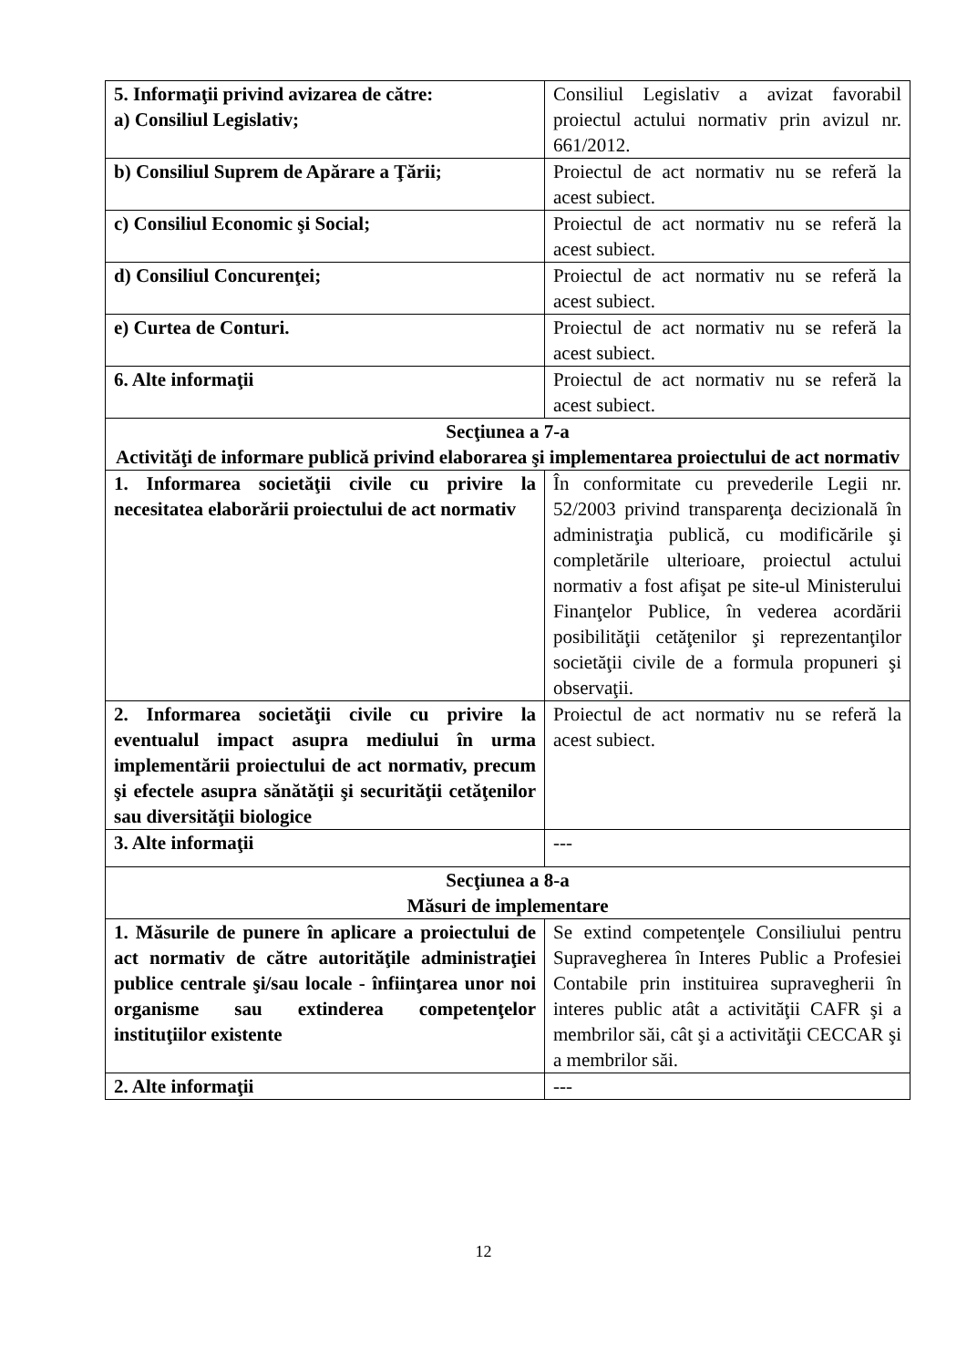| 5. Informaţii privind avizarea de către: a) Consiliul Legislativ; | Consiliul Legislativ a avizat favorabil proiectul actului normativ prin avizul nr. 661/2012. |
| b) Consiliul Suprem de Apărare a Ţării; | Proiectul de act normativ nu se referă la acest subiect. |
| c) Consiliul Economic şi Social; | Proiectul de act normativ nu se referă la acest subiect. |
| d) Consiliul Concurenţei; | Proiectul de act normativ nu se referă la acest subiect. |
| e) Curtea de Conturi. | Proiectul de act normativ nu se referă la acest subiect. |
| 6. Alte informaţii | Proiectul de act normativ nu se referă la acest subiect. |
| Secţiunea a 7-a Activităţi de informare publică privind elaborarea şi implementarea proiectului de act normativ | |
| 1. Informarea societăţii civile cu privire la necesitatea elaborării proiectului de act normativ | În conformitate cu prevederile Legii nr. 52/2003 privind transparenţa decizională în administraţia publică, cu modificările şi completările ulterioare, proiectul actului normativ a fost afişat pe site-ul Ministerului Finanţelor Publice, în vederea acordării posibilităţii cetăţenilor şi reprezentanţilor societăţii civile de a formula propuneri şi observaţii. |
| 2. Informarea societăţii civile cu privire la eventualul impact asupra mediului în urma implementării proiectului de act normativ, precum şi efectele asupra sănătăţii şi securităţii cetăţenilor sau diversităţii biologice | Proiectul de act normativ nu se referă la acest subiect. |
| 3. Alte informaţii | --- |
| Secţiunea a 8-a Măsuri de implementare | |
| 1. Măsurile de punere în aplicare a proiectului de act normativ de către autorităţile administraţiei publice centrale şi/sau locale - înfiinţarea unor noi organisme sau extinderea competenţelor instituţiilor existente | Se extind competenţele Consiliului pentru Supravegherea în Interes Public a Profesiei Contabile prin instituirea supravegherii în interes public atât a activităţii CAFR şi a membrilor săi, cât şi a activităţii CECCAR şi a membrilor săi. |
| 2. Alte informaţii | --- |
12